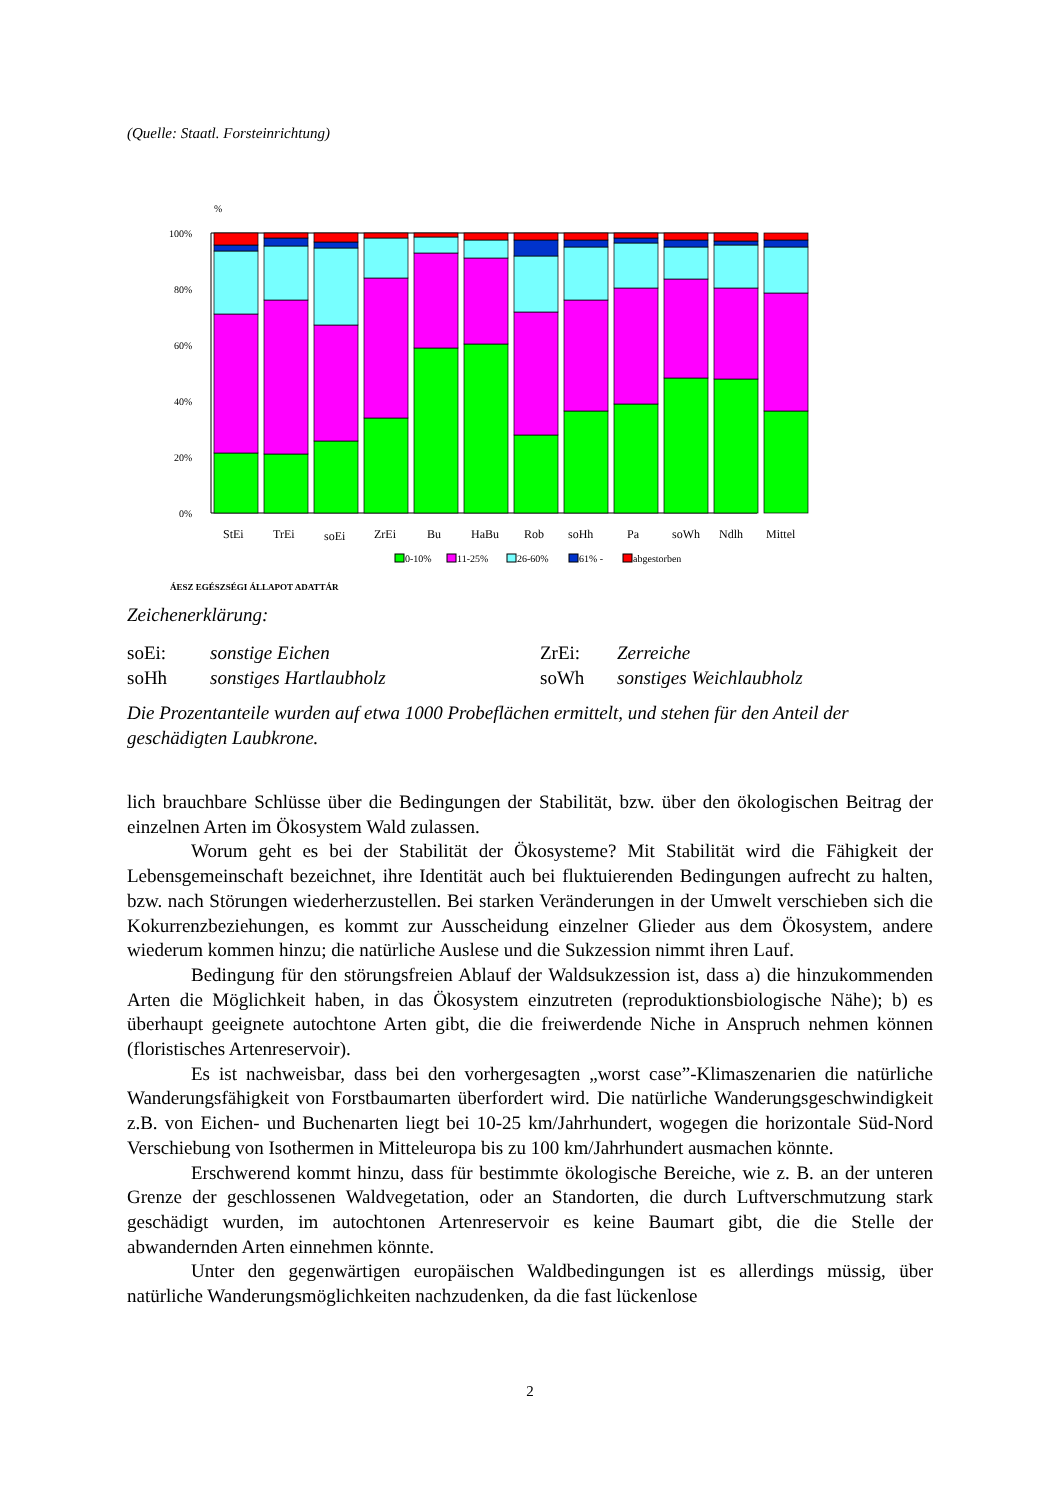(Quelle: Staatl. Forsteinrichtung)
%
100%
80%
60%
40%
20%
0%
StEi
TrEi
soEi
ZrEi
Bu
HaBu
Rob
soHh
Pa
soWh
Ndlh
Mittel
0-10%
11-25%
26-60%
61% -
abgestorben
ÁESZ EGÉSZSÉGI ÁLLAPOT ADATTÁR
Zeichenerklärung:
soEi: sonstige Eichen ZrEi: Zerreiche soHh sonstiges Hartlaubholz soWh sonstiges Weichlaubholz
Die Prozentanteile wurden auf etwa 1000 Probeflächen ermittelt, und stehen für den Anteil der geschädigten Laubkrone.
lich brauchbare Schlüsse über die Bedingungen der Stabilität, bzw. über den ökologischen Beitrag der einzelnen Arten im Ökosystem Wald zulassen.
Worum geht es bei der Stabilität der Ökosysteme? Mit Stabilität wird die Fähigkeit der Lebensgemeinschaft bezeichnet, ihre Identität auch bei fluktuierenden Bedingungen aufrecht zu halten, bzw. nach Störungen wiederherzustellen. Bei starken Veränderungen in der Umwelt verschieben sich die Kokurrenzbeziehungen, es kommt zur Ausscheidung einzelner Glieder aus dem Ökosystem, andere wiederum kommen hinzu; die natürliche Auslese und die Sukzession nimmt ihren Lauf.
Bedingung für den störungsfreien Ablauf der Waldsukzession ist, dass a) die hinzukommenden Arten die Möglichkeit haben, in das Ökosystem einzutreten (reproduktionsbiologische Nähe); b) es überhaupt geeignete autochtone Arten gibt, die die freiwerdende Niche in Anspruch nehmen können (floristisches Artenreservoir).
Es ist nachweisbar, dass bei den vorhergesagten „worst case”-Klimaszenarien die natürliche Wanderungsfähigkeit von Forstbaumarten überfordert wird. Die natürliche Wanderungsgeschwindigkeit z.B. von Eichen- und Buchenarten liegt bei 10-25 km/Jahrhundert, wogegen die horizontale Süd-Nord Verschiebung von Isothermen in Mitteleuropa bis zu 100 km/Jahrhundert ausmachen könnte.
Erschwerend kommt hinzu, dass für bestimmte ökologische Bereiche, wie z. B. an der unteren Grenze der geschlossenen Waldvegetation, oder an Standorten, die durch Luftverschmutzung stark geschädigt wurden, im autochtonen Artenreservoir es keine Baumart gibt, die die Stelle der abwandernden Arten einnehmen könnte.
Unter den gegenwärtigen europäischen Waldbedingungen ist es allerdings müssig, über natürliche Wanderungsmöglichkeiten nachzudenken, da die fast lückenlose
2